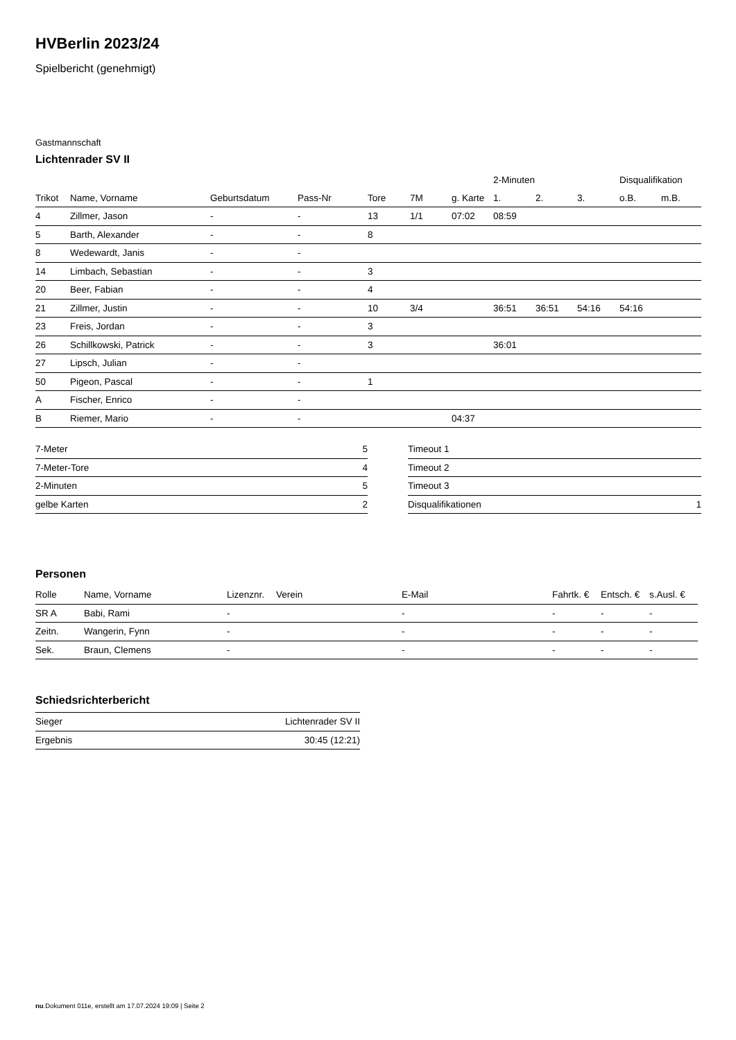HVBerlin 2023/24
Spielbericht (genehmigt)
Gastmannschaft
Lichtenrader SV II
| | | | | | | | 2-Minuten | | | Disqualifikation | |
| --- | --- | --- | --- | --- | --- | --- | --- | --- | --- | --- | --- |
| Trikot | Name, Vorname | Geburtsdatum | Pass-Nr | Tore | 7M | g. Karte | 1. | 2. | 3. | o.B. | m.B. |
| 4 | Zillmer, Jason | - | - | 13 | 1/1 | 07:02 | 08:59 | | | | |
| 5 | Barth, Alexander | - | - | 8 | | | | | | | |
| 8 | Wedewardt, Janis | - | - | | | | | | | | |
| 14 | Limbach, Sebastian | - | - | 3 | | | | | | | |
| 20 | Beer, Fabian | - | - | 4 | | | | | | | |
| 21 | Zillmer, Justin | - | - | 10 | 3/4 | | 36:51 | 36:51 | 54:16 | 54:16 | |
| 23 | Freis, Jordan | - | - | 3 | | | | | | | |
| 26 | Schillkowski, Patrick | - | - | 3 | | | 36:01 | | | | |
| 27 | Lipsch, Julian | - | - | | | | | | | | |
| 50 | Pigeon, Pascal | - | - | 1 | | | | | | | |
| A | Fischer, Enrico | - | - | | | | | | | | |
| B | Riemer, Mario | - | - | | | 04:37 | | | | | |
| 7-Meter | 5 |
| 7-Meter-Tore | 4 |
| 2-Minuten | 5 |
| gelbe Karten | 2 |
| Timeout 1 | |
| Timeout 2 | |
| Timeout 3 | |
| Disqualifikationen | 1 |
Personen
| Rolle | Name, Vorname | Lizenznr. | Verein | E-Mail | Fahrtk. € | Entsch. € | s.Ausl. € |
| --- | --- | --- | --- | --- | --- | --- | --- |
| SR A | Babi, Rami | - | | - | - | - | - |
| Zeitn. | Wangerin, Fynn | - | | - | - | - | - |
| Sek. | Braun, Clemens | - | | - | - | - | - |
Schiedsrichterbericht
| Sieger | Lichtenrader SV II |
| Ergebnis | 30:45 (12:21) |
nu.Dokument 011e, erstellt am 17.07.2024 19:09 | Seite 2